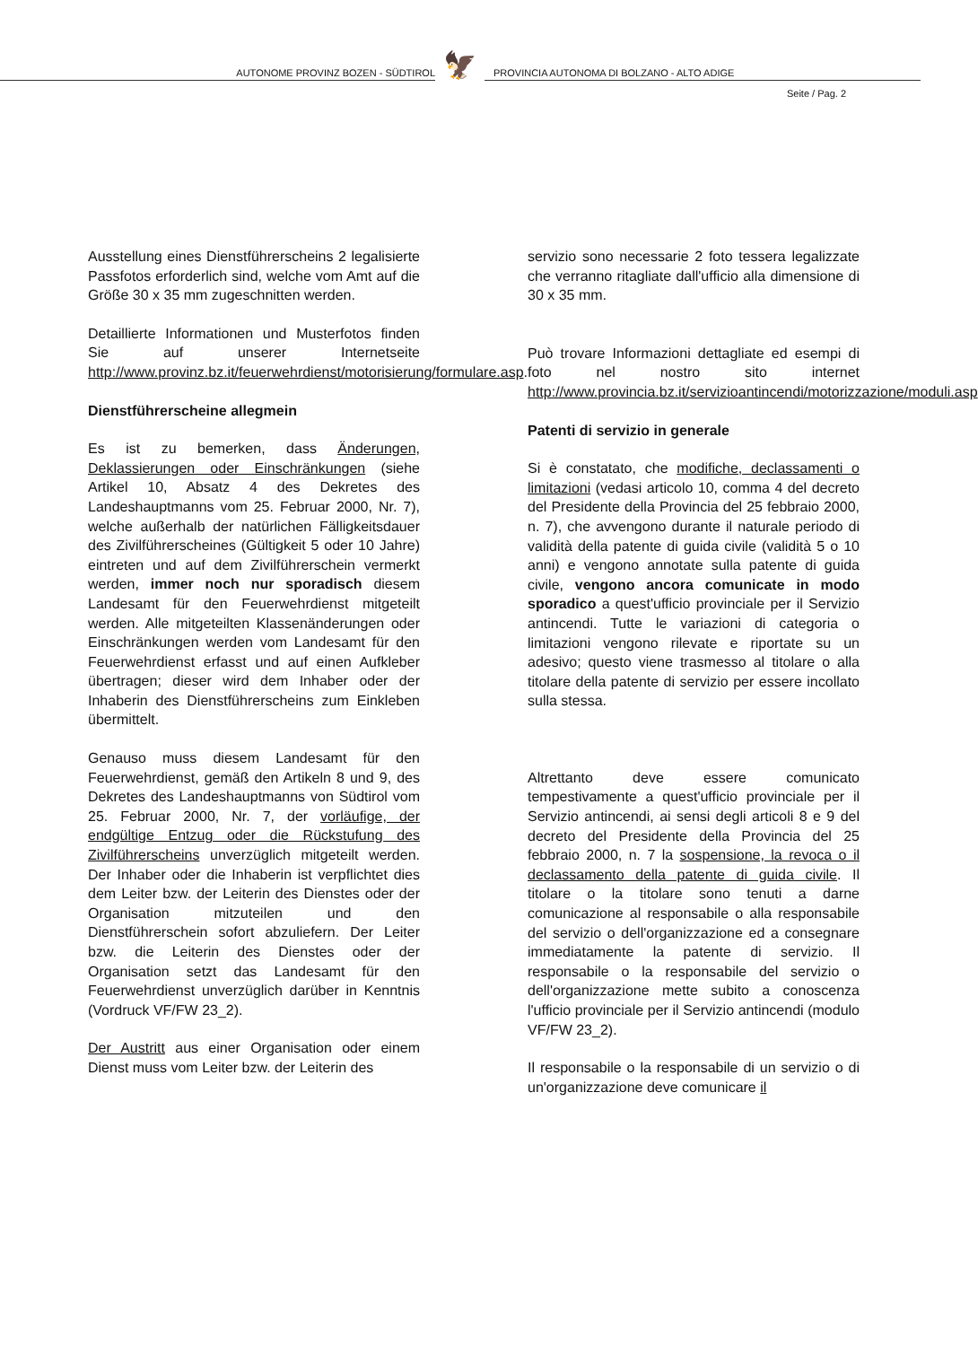AUTONOME PROVINZ BOZEN - SÜDTIROL
🦅
PROVINCIA AUTONOMA DI BOLZANO - ALTO ADIGE
Seite / Pag. 2
Ausstellung eines Dienstführerscheins 2 legalisierte Passfotos erforderlich sind, welche vom Amt auf die Größe 30 x 35 mm zugeschnitten werden.
Detaillierte Informationen und Musterfotos finden Sie auf unserer Internetseite http://www.provinz.bz.it/feuerwehrdienst/motorisierung/formulare.asp.
Dienstführerscheine allegmein
Es ist zu bemerken, dass Änderungen, Deklassierungen oder Einschränkungen (siehe Artikel 10, Absatz 4 des Dekretes des Landeshauptmanns vom 25. Februar 2000, Nr. 7), welche außerhalb der natürlichen Fälligkeitsdauer des Zivilführerscheines (Gültigkeit 5 oder 10 Jahre) eintreten und auf dem Zivilführerschein vermerkt werden, immer noch nur sporadisch diesem Landesamt für den Feuerwehrdienst mitgeteilt werden. Alle mitgeteilten Klassenänderungen oder Einschränkungen werden vom Landesamt für den Feuerwehrdienst erfasst und auf einen Aufkleber übertragen; dieser wird dem Inhaber oder der Inhaberin des Dienstführerscheins zum Einkleben übermittelt.
Genauso muss diesem Landesamt für den Feuerwehrdienst, gemäß den Artikeln 8 und 9, des Dekretes des Landeshauptmanns von Südtirol vom 25. Februar 2000, Nr. 7, der vorläufige, der endgültige Entzug oder die Rückstufung des Zivilführerscheins unverzüglich mitgeteilt werden. Der Inhaber oder die Inhaberin ist verpflichtet dies dem Leiter bzw. der Leiterin des Dienstes oder der Organisation mitzuteilen und den Dienstführerschein sofort abzuliefern. Der Leiter bzw. die Leiterin des Dienstes oder der Organisation setzt das Landesamt für den Feuerwehrdienst unverzüglich darüber in Kenntnis (Vordruck VF/FW 23_2).
Der Austritt aus einer Organisation oder einem Dienst muss vom Leiter bzw. der Leiterin des
servizio sono necessarie 2 foto tessera legalizzate che verranno ritagliate dall'ufficio alla dimensione di 30 x 35 mm.
Può trovare Informazioni dettagliate ed esempi di foto nel nostro sito internet http://www.provincia.bz.it/servizioantincendi/motorizzazione/moduli.asp
Patenti di servizio in generale
Si è constatato, che modifiche, declassamenti o limitazioni (vedasi articolo 10, comma 4 del decreto del Presidente della Provincia del 25 febbraio 2000, n. 7), che avvengono durante il naturale periodo di validità della patente di guida civile (validità 5 o 10 anni) e vengono annotate sulla patente di guida civile, vengono ancora comunicate in modo sporadico a quest'ufficio provinciale per il Servizio antincendi. Tutte le variazioni di categoria o limitazioni vengono rilevate e riportate su un adesivo; questo viene trasmesso al titolare o alla titolare della patente di servizio per essere incollato sulla stessa.
Altrettanto deve essere comunicato tempestivamente a quest'ufficio provinciale per il Servizio antincendi, ai sensi degli articoli 8 e 9 del decreto del Presidente della Provincia del 25 febbraio 2000, n. 7 la sospensione, la revoca o il declassamento della patente di guida civile. Il titolare o la titolare sono tenuti a darne comunicazione al responsabile o alla responsabile del servizio o dell'organizzazione ed a consegnare immediatamente la patente di servizio. Il responsabile o la responsabile del servizio o dell'organizzazione mette subito a conoscenza l'ufficio provinciale per il Servizio antincendi (modulo VF/FW 23_2).
Il responsabile o la responsabile di un servizio o di un'organizzazione deve comunicare il